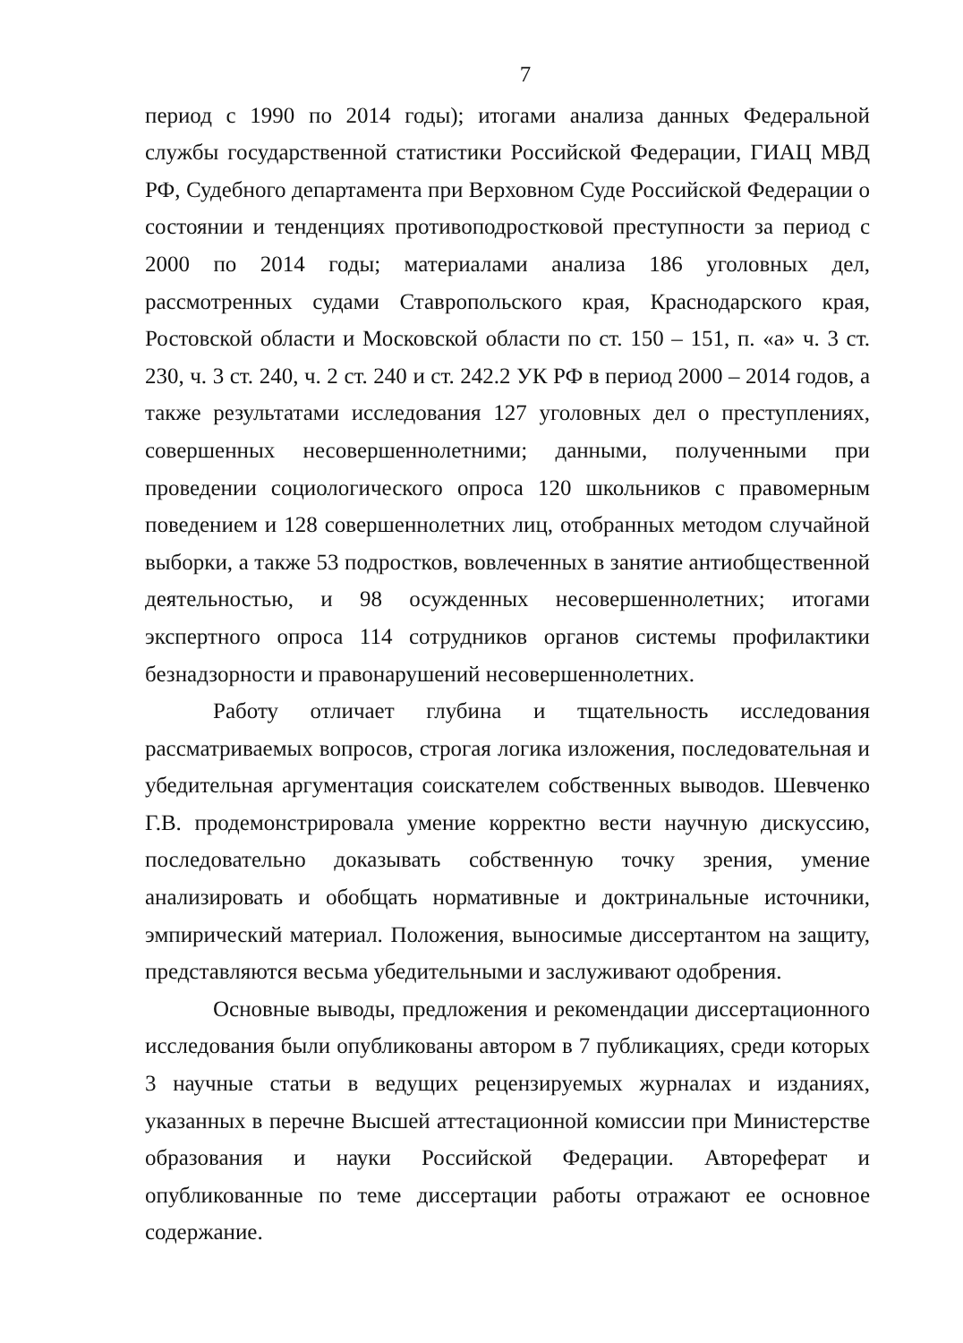7
период с 1990 по 2014 годы); итогами анализа данных Федеральной службы государственной статистики Российской Федерации, ГИАЦ МВД РФ, Судебного департамента при Верховном Суде Российской Федерации о состоянии и тенденциях противоподростковой преступности за период с 2000 по 2014 годы; материалами анализа 186 уголовных дел, рассмотренных судами Ставропольского края, Краснодарского края, Ростовской области и Московской области по ст. 150 – 151, п. «а» ч. 3 ст. 230, ч. 3 ст. 240, ч. 2 ст. 240 и ст. 242.2 УК РФ в период 2000 – 2014 годов, а также результатами исследования 127 уголовных дел о преступлениях, совершенных несовершеннолетними; данными, полученными при проведении социологического опроса 120 школьников с правомерным поведением и 128 совершеннолетних лиц, отобранных методом случайной выборки, а также 53 подростков, вовлеченных в занятие антиобщественной деятельностью, и 98 осужденных несовершеннолетних; итогами экспертного опроса 114 сотрудников органов системы профилактики безнадзорности и правонарушений несовершеннолетних.
Работу отличает глубина и тщательность исследования рассматриваемых вопросов, строгая логика изложения, последовательная и убедительная аргументация соискателем собственных выводов. Шевченко Г.В. продемонстрировала умение корректно вести научную дискуссию, последовательно доказывать собственную точку зрения, умение анализировать и обобщать нормативные и доктринальные источники, эмпирический материал. Положения, выносимые диссертантом на защиту, представляются весьма убедительными и заслуживают одобрения.
Основные выводы, предложения и рекомендации диссертационного исследования были опубликованы автором в 7 публикациях, среди которых 3 научные статьи в ведущих рецензируемых журналах и изданиях, указанных в перечне Высшей аттестационной комиссии при Министерстве образования и науки Российской Федерации. Автореферат и опубликованные по теме диссертации работы отражают ее основное содержание.